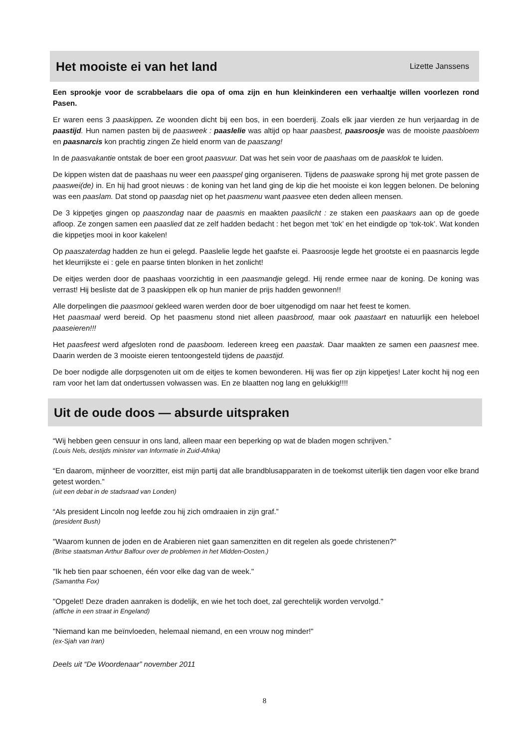Het mooiste ei van het land
Lizette Janssens
Een sprookje voor de scrabbelaars die opa of oma zijn en hun kleinkinderen een verhaaltje willen voorlezen rond Pasen.
Er waren eens 3 paaskippen. Ze woonden dicht bij een bos, in een boerderij. Zoals elk jaar vierden ze hun verjaardag in de paastijd. Hun namen pasten bij de paasweek : paaslelie was altijd op haar paasbest, paasroosje was de mooiste paasbloem en paasnarcis kon prachtig zingen Ze hield enorm van de paaszang!
In de paasvakantie ontstak de boer een groot paasvuur. Dat was het sein voor de paashaas om de paasklok te luiden.
De kippen wisten dat de paashaas nu weer een paasspel ging organiseren. Tijdens de paaswake sprong hij met grote passen de paaswei(de) in. En hij had groot nieuws : de koning van het land ging de kip die het mooiste ei kon leggen belonen. De beloning was een paaslam. Dat stond op paasdag niet op het paasmenu want paasvee eten deden alleen mensen.
De 3 kippetjes gingen op paaszondag naar de paasmis en maakten paaslicht : ze staken een paaskaars aan op de goede afloop. Ze zongen samen een paaslied dat ze zelf hadden bedacht : het begon met ‘tok’ en het eindigde op ‘tok-tok’. Wat konden die kippetjes mooi in koor kakelen!
Op paaszaterdag hadden ze hun ei gelegd. Paaslelie legde het gaafste ei. Paasroosje legde het grootste ei en paasnarcis legde het kleurrijkste ei : gele en paarse tinten blonken in het zonlicht!
De eitjes werden door de paashaas voorzichtig in een paasmandje gelegd. Hij rende ermee naar de koning. De koning was verrast! Hij besliste dat de 3 paaskippen elk op hun manier de prijs hadden gewonnen!!
Alle dorpelingen die paasmooi gekleed waren werden door de boer uitgenodigd om naar het feest te komen.
Het paasmaal werd bereid. Op het paasmenu stond niet alleen paasbrood, maar ook paastaart en natuurlijk een heleboel paaseieren!!!
Het paasfeest werd afgesloten rond de paasboom. Iedereen kreeg een paastak. Daar maakten ze samen een paasnest mee. Daarin werden de 3 mooiste eieren tentoongesteld tijdens de paastijd.
De boer nodigde alle dorpsgenoten uit om de eitjes te komen bewonderen. Hij was fier op zijn kippetjes! Later kocht hij nog een ram voor het lam dat ondertussen volwassen was. En ze blaatten nog lang en gelukkig!!!!
Uit de oude doos — absurde uitspraken
“Wij hebben geen censuur in ons land, alleen maar een beperking op wat de bladen mogen schrijven.”
(Louis Nels, destijds minister van Informatie in Zuid-Afrika)
“En daarom, mijnheer de voorzitter, eist mijn partij dat alle brandblusapparaten in de toekomst uiterlijk tien dagen voor elke brand getest worden.”
(uit een debat in de stadsraad van Londen)
“Als president Lincoln nog leefde zou hij zich omdraaien in zijn graf.”
(president Bush)
"Waarom kunnen de joden en de Arabieren niet gaan samenzitten en dit regelen als goede christenen?"
(Britse staatsman Arthur Balfour over de problemen in het Midden-Oosten.)
"Ik heb tien paar schoenen, één voor elke dag van de week."
(Samantha Fox)
"Opgelet! Deze draden aanraken is dodelijk, en wie het toch doet, zal gerechtelijk worden vervolgd."
(affiche in een straat in Engeland)
"Niemand kan me beïnvloeden, helemaal niemand, en een vrouw nog minder!"
(ex-Sjah van Iran)
Deels uit “De Woordenaar” november 2011
8